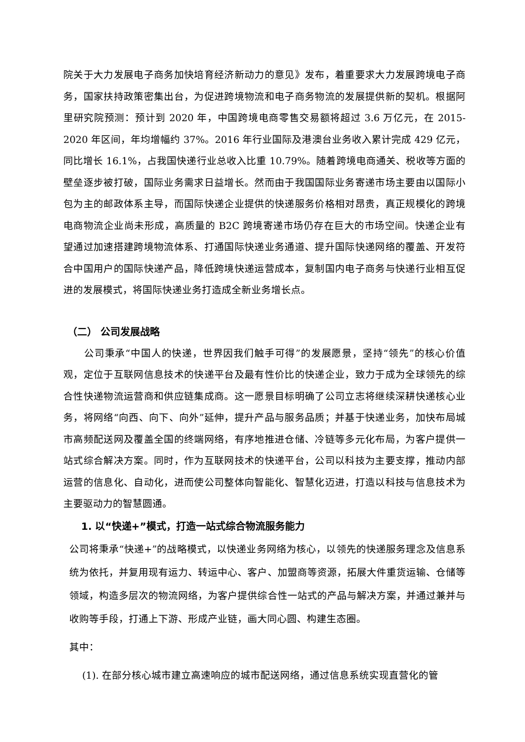院关于大力发展电子商务加快培育经济新动力的意见》发布，着重要求大力发展跨境电子商务，国家扶持政策密集出台，为促进跨境物流和电子商务物流的发展提供新的契机。根据阿里研究院预测：预计到 2020 年，中国跨境电商零售交易额将超过 3.6 万亿元，在 2015-2020 年区间，年均增幅约 37%。2016 年行业国际及港澳台业务收入累计完成 429 亿元，同比增长 16.1%，占我国快递行业总收入比重 10.79%。随着跨境电商通关、税收等方面的壁垒逐步被打破，国际业务需求日益增长。然而由于我国国际业务寄递市场主要由以国际小包为主的邮政体系主导，而国际快递企业提供的快递服务价格相对昂贵，真正规模化的跨境电商物流企业尚未形成，高质量的 B2C 跨境寄递市场仍存在巨大的市场空间。快递企业有望通过加速搭建跨境物流体系、打通国际快递业务通道、提升国际快递网络的覆盖、开发符合中国用户的国际快递产品，降低跨境快递运营成本，复制国内电子商务与快递行业相互促进的发展模式，将国际快递业务打造成全新业务增长点。
（二） 公司发展战略
公司秉承“中国人的快递，世界因我们触手可得”的发展愿景，坚持“领先”的核心价值观，定位于互联网信息技术的快递平台及最有性价比的快递企业，致力于成为全球领先的综合性快递物流运营商和供应链集成商。这一愿景目标明确了公司立志将继续深耕快递核心业务，将网络“向西、向下、向外”延伸，提升产品与服务品质；并基于快递业务，加快布局城市高频配送网及覆盖全国的终端网络，有序地推进仓储、冷链等多元化布局，为客户提供一站式综合解决方案。同时，作为互联网技术的快递平台，公司以科技为主要支撑，推动内部运营的信息化、自动化，进而使公司整体向智能化、智慧化迈进，打造以科技与信息技术为主要驱动力的智慧圆通。
1. 以“快递+”模式，打造一站式综合物流服务能力
公司将秉承“快递+”的战略模式，以快递业务网络为核心，以领先的快递服务理念及信息系统为依托，并复用现有运力、转运中心、客户、加盟商等资源，拓展大件重货运输、仓储等领域，构造多层次的物流网络，为客户提供综合性一站式的产品与解决方案，并通过兼并与收购等手段，打通上下游、形成产业链，画大同心圆、构建生态圈。
其中：
(1). 在部分核心城市建立高速响应的城市配送网络，通过信息系统实现直营化的管